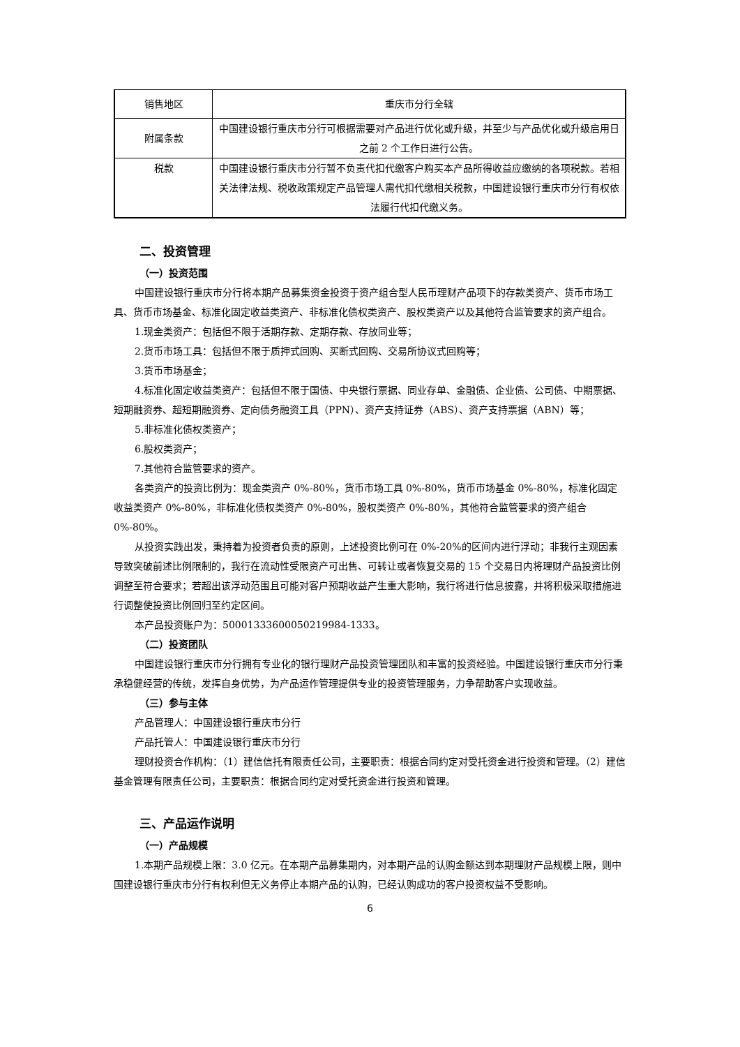| 销售地区 | 重庆市分行全辖 |
| 附属条款 | 中国建设银行重庆市分行可根据需要对产品进行优化或升级，并至少与产品优化或升级启用日之前 2 个工作日进行公告。 |
| 税款 | 中国建设银行重庆市分行暂不负责代扣代缴客户购买本产品所得收益应缴纳的各项税款。若相关法律法规、税收政策规定产品管理人需代扣代缴相关税款，中国建设银行重庆市分行有权依法履行代扣代缴义务。 |
二、投资管理
（一）投资范围
中国建设银行重庆市分行将本期产品募集资金投资于资产组合型人民币理财产品项下的存款类资产、货币市场工具、货币市场基金、标准化固定收益类资产、非标准化债权类资产、股权类资产以及其他符合监管要求的资产组合。
1.现金类资产：包括但不限于活期存款、定期存款、存放同业等；
2.货币市场工具：包括但不限于质押式回购、买断式回购、交易所协议式回购等；
3.货币市场基金；
4.标准化固定收益类资产：包括但不限于国债、中央银行票据、同业存单、金融债、企业债、公司债、中期票据、短期融资券、超短期融资券、定向债务融资工具（PPN）、资产支持证券（ABS）、资产支持票据（ABN）等；
5.非标准化债权类资产；
6.股权类资产；
7.其他符合监管要求的资产。
各类资产的投资比例为：现金类资产 0%-80%，货币市场工具 0%-80%，货币市场基金 0%-80%，标准化固定收益类资产 0%-80%，非标准化债权类资产 0%-80%，股权类资产 0%-80%，其他符合监管要求的资产组合 0%-80%。
从投资实践出发，秉持着为投资者负责的原则，上述投资比例可在 0%-20%的区间内进行浮动；非我行主观因素导致突破前述比例限制的，我行在流动性受限资产可出售、可转让或者恢复交易的 15 个交易日内将理财产品投资比例调整至符合要求；若超出该浮动范围且可能对客户预期收益产生重大影响，我行将进行信息披露，并将积极采取措施进行调整使投资比例回归至约定区间。
本产品投资账户为：50001333600050219984-1333。
（二）投资团队
中国建设银行重庆市分行拥有专业化的银行理财产品投资管理团队和丰富的投资经验。中国建设银行重庆市分行秉承稳健经营的传统，发挥自身优势，为产品运作管理提供专业的投资管理服务，力争帮助客户实现收益。
（三）参与主体
产品管理人：中国建设银行重庆市分行
产品托管人：中国建设银行重庆市分行
理财投资合作机构：（1）建信信托有限责任公司，主要职责：根据合同约定对受托资金进行投资和管理。（2）建信基金管理有限责任公司，主要职责：根据合同约定对受托资金进行投资和管理。
三、产品运作说明
（一）产品规模
1.本期产品规模上限：3.0 亿元。在本期产品募集期内，对本期产品的认购金额达到本期理财产品规模上限，则中国建设银行重庆市分行有权利但无义务停止本期产品的认购，已经认购成功的客户投资权益不受影响。
6